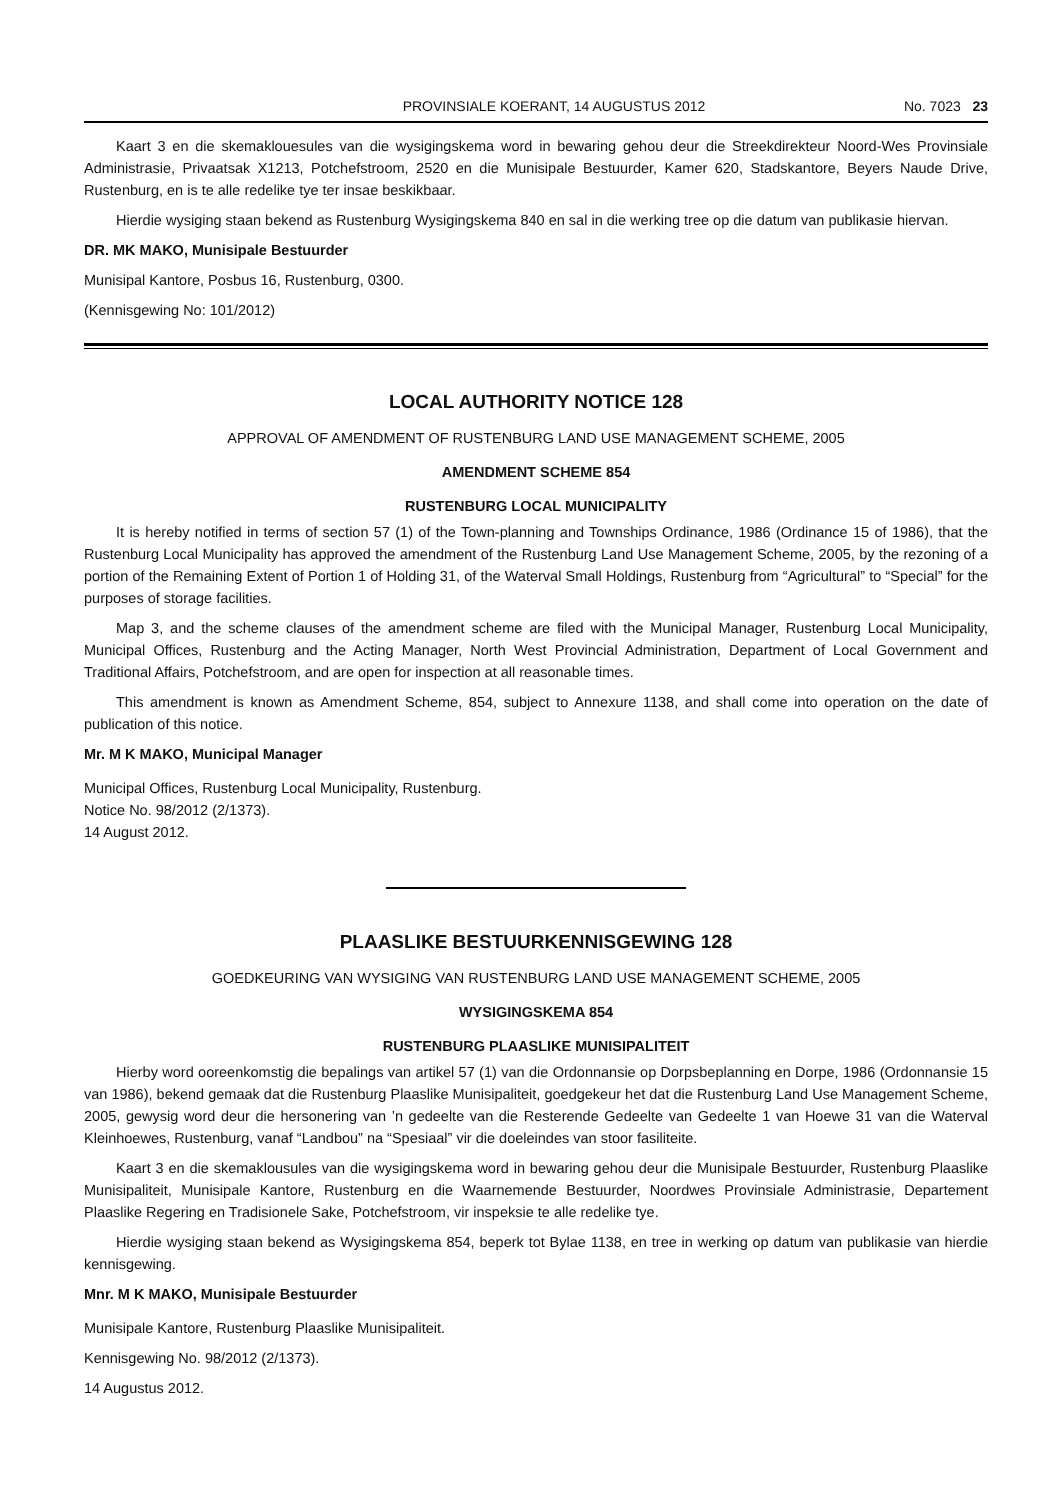PROVINSIALE KOERANT, 14 AUGUSTUS 2012 No. 7023 23
Kaart 3 en die skemaklouesules van die wysigingskema word in bewaring gehou deur die Streekdirekteur Noord-Wes Provinsiale Administrasie, Privaatsak X1213, Potchefstroom, 2520 en die Munisipale Bestuurder, Kamer 620, Stadskantore, Beyers Naude Drive, Rustenburg, en is te alle redelike tye ter insae beskikbaar.
Hierdie wysiging staan bekend as Rustenburg Wysigingskema 840 en sal in die werking tree op die datum van publikasie hiervan.
DR. MK MAKO, Munisipale Bestuurder
Munisipal Kantore, Posbus 16, Rustenburg, 0300.
(Kennisgewing No: 101/2012)
LOCAL AUTHORITY NOTICE 128
APPROVAL OF AMENDMENT OF RUSTENBURG LAND USE MANAGEMENT SCHEME, 2005
AMENDMENT SCHEME 854
RUSTENBURG LOCAL MUNICIPALITY
It is hereby notified in terms of section 57 (1) of the Town-planning and Townships Ordinance, 1986 (Ordinance 15 of 1986), that the Rustenburg Local Municipality has approved the amendment of the Rustenburg Land Use Management Scheme, 2005, by the rezoning of a portion of the Remaining Extent of Portion 1 of Holding 31, of the Waterval Small Holdings, Rustenburg from “Agricultural” to “Special” for the purposes of storage facilities.
Map 3, and the scheme clauses of the amendment scheme are filed with the Municipal Manager, Rustenburg Local Municipality, Municipal Offices, Rustenburg and the Acting Manager, North West Provincial Administration, Department of Local Government and Traditional Affairs, Potchefstroom, and are open for inspection at all reasonable times.
This amendment is known as Amendment Scheme, 854, subject to Annexure 1138, and shall come into operation on the date of publication of this notice.
Mr. M K MAKO, Municipal Manager
Municipal Offices, Rustenburg Local Municipality, Rustenburg.
Notice No. 98/2012 (2/1373).
14 August 2012.
PLAASLIKE BESTUURKENNISGEWING 128
GOEDKEURING VAN WYSIGING VAN RUSTENBURG LAND USE MANAGEMENT SCHEME, 2005
WYSIGINGSKEMA 854
RUSTENBURG PLAASLIKE MUNISIPALITEIT
Hierby word ooreenkomstig die bepalings van artikel 57 (1) van die Ordonnansie op Dorpsbeplanning en Dorpe, 1986 (Ordonnansie 15 van 1986), bekend gemaak dat die Rustenburg Plaaslike Munisipaliteit, goedgekeur het dat die Rustenburg Land Use Management Scheme, 2005, gewysig word deur die hersonering van ’n gedeelte van die Resterende Gedeelte van Gedeelte 1 van Hoewe 31 van die Waterval Kleinhoewes, Rustenburg, vanaf “Landbou” na “Spesiaal” vir die doeleindes van stoor fasiliteite.
Kaart 3 en die skemaklousules van die wysigingskema word in bewaring gehou deur die Munisipale Bestuurder, Rustenburg Plaaslike Munisipaliteit, Munisipale Kantore, Rustenburg en die Waarnemende Bestuurder, Noordwes Provinsiale Administrasie, Departement Plaaslike Regering en Tradisionele Sake, Potchefstroom, vir inspeksie te alle redelike tye.
Hierdie wysiging staan bekend as Wysigingskema 854, beperk tot Bylae 1138, en tree in werking op datum van publikasie van hierdie kennisgewing.
Mnr. M K MAKO, Munisipale Bestuurder
Munisipale Kantore, Rustenburg Plaaslike Munisipaliteit.
Kennisgewing No. 98/2012 (2/1373).
14 Augustus 2012.